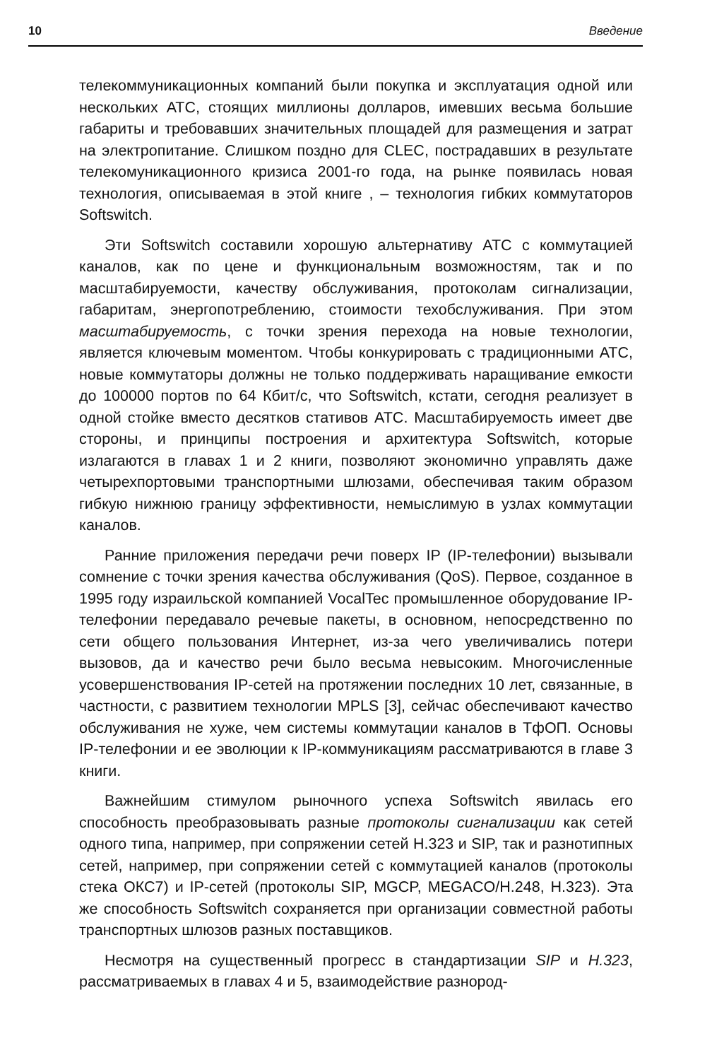10 Введение
телекоммуникационных компаний были покупка и эксплуатация одной или нескольких АТС, стоящих миллионы долларов, имевших весьма большие габариты и требовавших значительных площадей для размещения и затрат на электропитание. Слишком поздно для CLEC, пострадавших в результате телекомуникационного кризиса 2001-го года, на рынке появилась новая технология, описываемая в этой книге , – технология гибких коммутаторов Softswitch.
Эти Softswitch составили хорошую альтернативу АТС с коммутацией каналов, как по цене и функциональным возможностям, так и по масштабируемости, качеству обслуживания, протоколам сигнализации, габаритам, энергопотреблению, стоимости техобслуживания. При этом масштабируемость, с точки зрения перехода на новые технологии, является ключевым моментом. Чтобы конкурировать с традиционными АТС, новые коммутаторы должны не только поддерживать наращивание емкости до 100000 портов по 64 Кбит/с, что Softswitch, кстати, сегодня реализует в одной стойке вместо десятков стативов АТС. Масштабируемость имеет две стороны, и принципы построения и архитектура Softswitch, которые излагаются в главах 1 и 2 книги, позволяют экономично управлять даже четырехпортовыми транспортными шлюзами, обеспечивая таким образом гибкую нижнюю границу эффективности, немыслимую в узлах коммутации каналов.
Ранние приложения передачи речи поверх IP (IP-телефонии) вызывали сомнение с точки зрения качества обслуживания (QoS). Первое, созданное в 1995 году израильской компанией VocalTec промышленное оборудование IP-телефонии передавало речевые пакеты, в основном, непосредственно по сети общего пользования Интернет, из-за чего увеличивались потери вызовов, да и качество речи было весьма невысоким. Многочисленные усовершенствования IP-сетей на протяжении последних 10 лет, связанные, в частности, с развитием технологии MPLS [3], сейчас обеспечивают качество обслуживания не хуже, чем системы коммутации каналов в ТфОП. Основы IP-телефонии и ее эволюции к IP-коммуникациям рассматриваются в главе 3 книги.
Важнейшим стимулом рыночного успеха Softswitch явилась его способность преобразовывать разные протоколы сигнализации как сетей одного типа, например, при сопряжении сетей H.323 и SIP, так и разнотипных сетей, например, при сопряжении сетей с коммутацией каналов (протоколы стека ОКС7) и IP-сетей (протоколы SIP, MGCP, MEGACO/H.248, H.323). Эта же способность Softswitch сохраняется при организации совместной работы транспортных шлюзов разных поставщиков.
Несмотря на существенный прогресс в стандартизации SIP и H.323, рассматриваемых в главах 4 и 5, взаимодействие разнород-